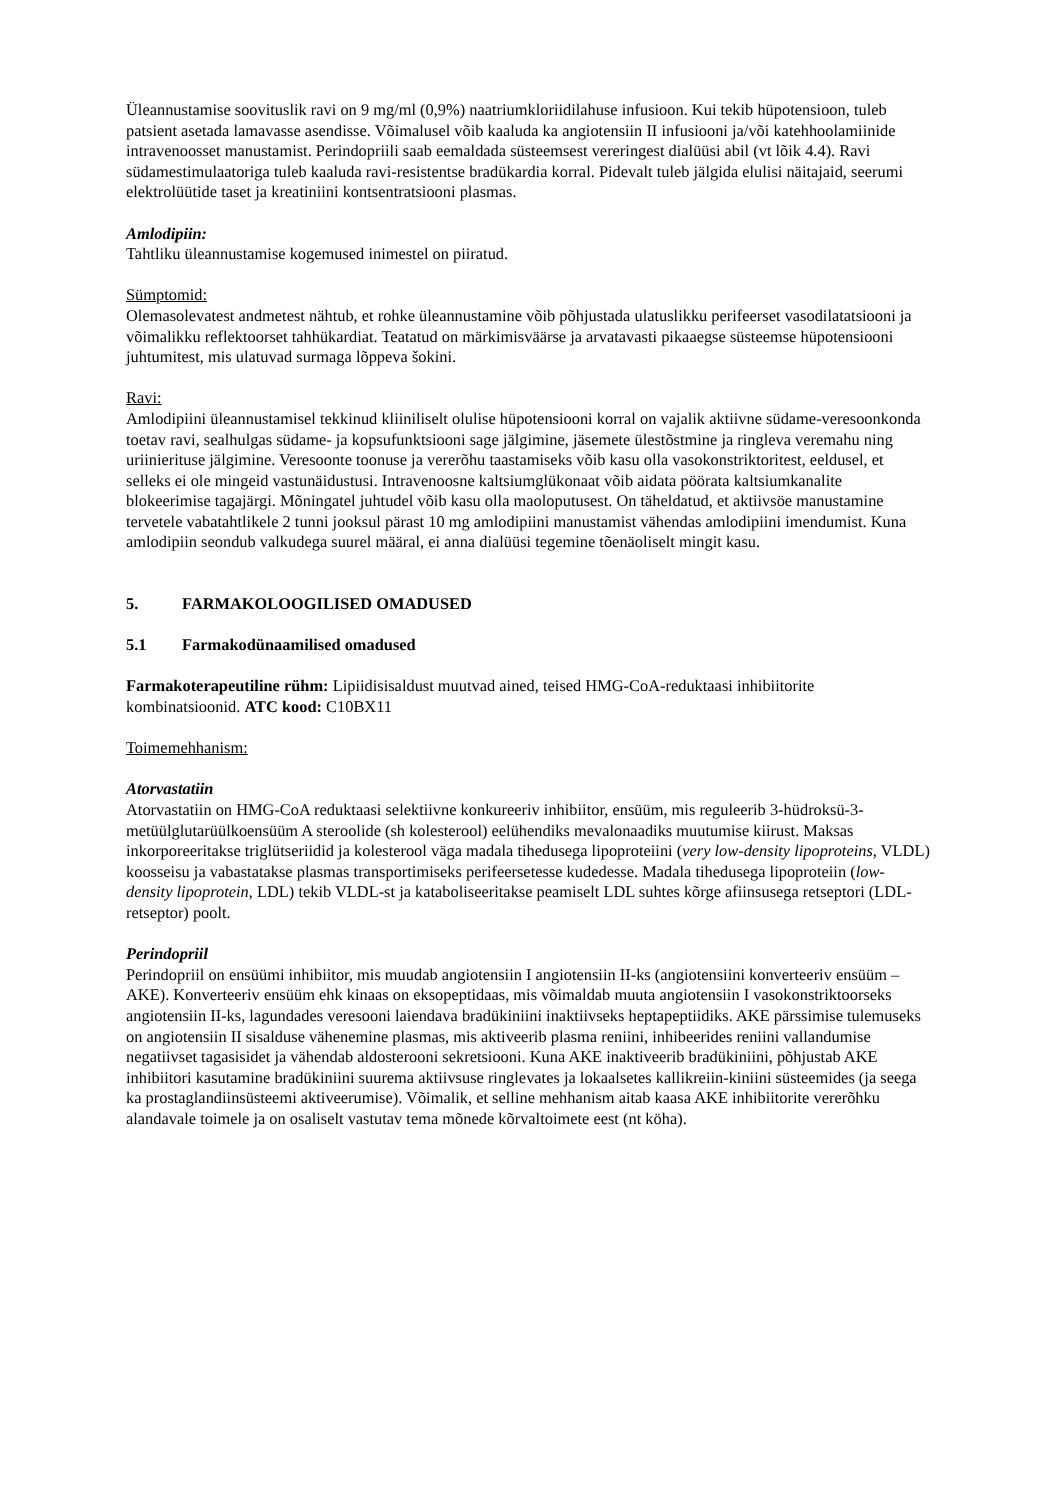Üleannustamise soovituslik ravi on 9 mg/ml (0,9%) naatriumkloriidilahuse infusioon. Kui tekib hüpotensioon, tuleb patsient asetada lamavasse asendisse. Võimalusel võib kaaluda ka angiotensiin II infusiooni ja/või katehhoolamiinide intravenoosset manustamist. Perindopriili saab eemaldada süsteemsest vereringest dialüüsi abil (vt lõik 4.4). Ravi südamestimulaatoriga tuleb kaaluda ravi-resistentse bradükardia korral. Pidevalt tuleb jälgida elulisi näitajaid, seerumi elektrolüütide taset ja kreatiniini kontsentratsiooni plasmas.
Amlodipiin:
Tahtliku üleannustamise kogemused inimestel on piiratud.
Sümptomid:
Olemasolevatest andmetest nähtub, et rohke üleannustamine võib põhjustada ulatuslikku perifeerset vasodilatatsiooni ja võimalikku reflektoorset tahhükardiat. Teatatud on märkimisväärse ja arvatavasti pikaaegse süsteemse hüpotensiooni juhtumitest, mis ulatuvad surmaga lõppeva šokini.
Ravi:
Amlodipiini üleannustamisel tekkinud kliiniliselt olulise hüpotensiooni korral on vajalik aktiivne südame-veresoonkonda toetav ravi, sealhulgas südame- ja kopsufunktsiooni sage jälgimine, jäsemete ülestõstmine ja ringleva veremahu ning uriinierituse jälgimine. Veresoonte toonuse ja vererõhu taastamiseks võib kasu olla vasokonstriktoritest, eeldusel, et selleks ei ole mingeid vastunäidustusi. Intravenoosne kaltsiumglükonaat võib aidata pöörata kaltsiumkanalite blokeerimise tagajärgi. Mõningatel juhtudel võib kasu olla maoloputusest. On täheldatud, et aktiivsöe manustamine tervetele vabatahtlikele 2 tunni jooksul pärast 10 mg amlodipiini manustamist vähendas amlodipiini imendumist. Kuna amlodipiin seondub valkudega suurel määral, ei anna dialüüsi tegemine tõenäoliselt mingit kasu.
5. FARMAKOLOOGILISED OMADUSED
5.1 Farmakodünaamilised omadused
Farmakoterapeutiline rühm: Lipiidisisaldust muutvad ained, teised HMG-CoA-reduktaasi inhibiitorite kombinatsioonid. ATC kood: C10BX11
Toimemehhanism:
Atorvastatiin
Atorvastatiin on HMG-CoA reduktaasi selektiivne konkureeriv inhibiitor, ensüüm, mis reguleerib 3-hüdroksü-3-metüülglutarüülkoensüüm A steroolide (sh kolesterool) eelühendiks mevalonaadiks muutumise kiirust. Maksas inkorporeeritakse triglütseriidid ja kolesterool väga madala tihedusega lipoproteiini (very low-density lipoproteins, VLDL) koosseisu ja vabastatakse plasmas transportimiseks perifeersetesse kudedesse. Madala tihedusega lipoproteiin (low-density lipoprotein, LDL) tekib VLDL-st ja kataboliseeritakse peamiselt LDL suhtes kõrge afiinsusega retseptori (LDL-retseptor) poolt.
Perindopriil
Perindopriil on ensüümi inhibiitor, mis muudab angiotensiin I angiotensiin II-ks (angiotensiini konverteeriv ensüüm – AKE). Konverteeriv ensüüm ehk kinaas on eksopeptidaas, mis võimaldab muuta angiotensiin I vasokonstriktoorseks angiotensiin II-ks, lagundades veresooni laiendava bradükiniini inaktiivseks heptapeptiidiks. AKE pärssimise tulemuseks on angiotensiin II sisalduse vähenemine plasmas, mis aktiveerib plasma reniini, inhibeerides reniini vallandumise negatiivset tagasisidet ja vähendab aldosterooni sekretsiooni. Kuna AKE inaktiveerib bradükiniini, põhjustab AKE inhibiitori kasutamine bradükiniini suurema aktiivsuse ringlevates ja lokaalsetes kallikreiin-kiniini süsteemides (ja seega ka prostaglandiinsüsteemi aktiveerumise). Võimalik, et selline mehhanism aitab kaasa AKE inhibiitorite vererõhku alandavale toimele ja on osaliselt vastutav tema mõnede kõrvaltoimete eest (nt köha).